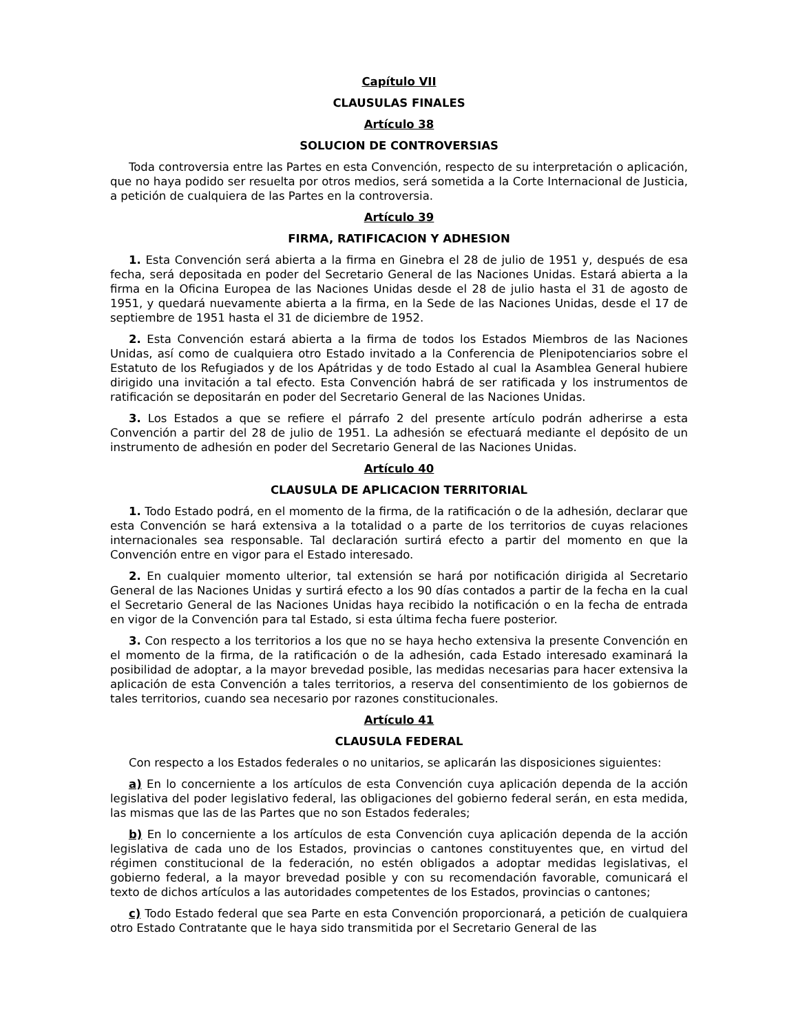Capítulo VII
CLAUSULAS FINALES
Artículo 38
SOLUCION DE CONTROVERSIAS
Toda controversia entre las Partes en esta Convención, respecto de su interpretación o aplicación, que no haya podido ser resuelta por otros medios, será sometida a la Corte Internacional de Justicia, a petición de cualquiera de las Partes en la controversia.
Artículo 39
FIRMA, RATIFICACION Y ADHESION
1. Esta Convención será abierta a la firma en Ginebra el 28 de julio de 1951 y, después de esa fecha, será depositada en poder del Secretario General de las Naciones Unidas. Estará abierta a la firma en la Oficina Europea de las Naciones Unidas desde el 28 de julio hasta el 31 de agosto de 1951, y quedará nuevamente abierta a la firma, en la Sede de las Naciones Unidas, desde el 17 de septiembre de 1951 hasta el 31 de diciembre de 1952.
2. Esta Convención estará abierta a la firma de todos los Estados Miembros de las Naciones Unidas, así como de cualquiera otro Estado invitado a la Conferencia de Plenipotenciarios sobre el Estatuto de los Refugiados y de los Apátridas y de todo Estado al cual la Asamblea General hubiere dirigido una invitación a tal efecto. Esta Convención habrá de ser ratificada y los instrumentos de ratificación se depositarán en poder del Secretario General de las Naciones Unidas.
3. Los Estados a que se refiere el párrafo 2 del presente artículo podrán adherirse a esta Convención a partir del 28 de julio de 1951. La adhesión se efectuará mediante el depósito de un instrumento de adhesión en poder del Secretario General de las Naciones Unidas.
Artículo 40
CLAUSULA DE APLICACION TERRITORIAL
1. Todo Estado podrá, en el momento de la firma, de la ratificación o de la adhesión, declarar que esta Convención se hará extensiva a la totalidad o a parte de los territorios de cuyas relaciones internacionales sea responsable. Tal declaración surtirá efecto a partir del momento en que la Convención entre en vigor para el Estado interesado.
2. En cualquier momento ulterior, tal extensión se hará por notificación dirigida al Secretario General de las Naciones Unidas y surtirá efecto a los 90 días contados a partir de la fecha en la cual el Secretario General de las Naciones Unidas haya recibido la notificación o en la fecha de entrada en vigor de la Convención para tal Estado, si esta última fecha fuere posterior.
3. Con respecto a los territorios a los que no se haya hecho extensiva la presente Convención en el momento de la firma, de la ratificación o de la adhesión, cada Estado interesado examinará la posibilidad de adoptar, a la mayor brevedad posible, las medidas necesarias para hacer extensiva la aplicación de esta Convención a tales territorios, a reserva del consentimiento de los gobiernos de tales territorios, cuando sea necesario por razones constitucionales.
Artículo 41
CLAUSULA FEDERAL
Con respecto a los Estados federales o no unitarios, se aplicarán las disposiciones siguientes:
a) En lo concerniente a los artículos de esta Convención cuya aplicación dependa de la acción legislativa del poder legislativo federal, las obligaciones del gobierno federal serán, en esta medida, las mismas que las de las Partes que no son Estados federales;
b) En lo concerniente a los artículos de esta Convención cuya aplicación dependa de la acción legislativa de cada uno de los Estados, provincias o cantones constituyentes que, en virtud del régimen constitucional de la federación, no estén obligados a adoptar medidas legislativas, el gobierno federal, a la mayor brevedad posible y con su recomendación favorable, comunicará el texto de dichos artículos a las autoridades competentes de los Estados, provincias o cantones;
c) Todo Estado federal que sea Parte en esta Convención proporcionará, a petición de cualquiera otro Estado Contratante que le haya sido transmitida por el Secretario General de las